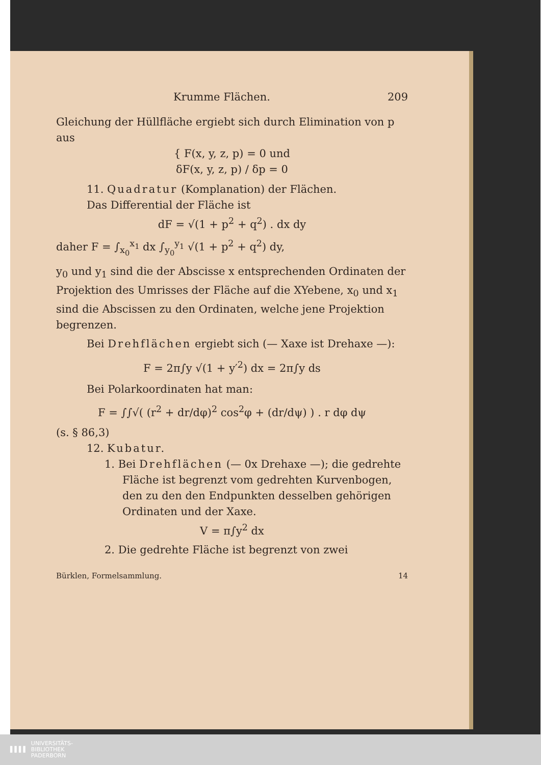Krumme Flächen. 209
Gleichung der Hüllfläche ergiebt sich durch Elimination von p aus
{ F(x, y, z, p) = 0 und
δF(x, y, z, p) / δp = 0
11. Quadratur (Komplanation) der Flächen.
Das Differential der Fläche ist
dF = √(1 + p<sup>2</sup> + q<sup>2</sup>) . dx dy
daher F = ∫<sub>x<sub>0</sub></sub><sup>x<sub>1</sub></sup> dx ∫<sub>y<sub>0</sub></sub><sup>y<sub>1</sub></sup> √(1 + p<sup>2</sup> + q<sup>2</sup>) dy,
y<sub>0</sub> und y<sub>1</sub> sind die der Abscisse x entsprechenden Ordinaten der Projektion des Umrisses der Fläche auf die XYebene, x<sub>0</sub> und x<sub>1</sub> sind die Abscissen zu den Ordinaten, welche jene Projektion begrenzen.
Bei Drehflächen ergiebt sich (— Xaxe ist Drehaxe —):
F = 2π∫y √(1 + y′<sup>2</sup>) dx = 2π∫y ds
Bei Polarkoordinaten hat man:
F = ∫∫√( (r<sup>2</sup> + dr/dφ)<sup>2</sup> cos<sup>2</sup>φ + (dr/dψ) ) . r dφ dψ
(s. § 86,3)
12. Kubatur.
1. Bei Drehflächen (— 0x Drehaxe —); die gedrehte Fläche ist begrenzt vom gedrehten Kurvenbogen, den zu den den Endpunkten desselben gehörigen Ordinaten und der Xaxe.
V = π∫y<sup>2</sup> dx
2. Die gedrehte Fläche ist begrenzt von zwei
Bürklen, Formelsammlung. 14
▌▌▌▌ UNIVERSITÄTS-
BIBLIOTHEK
PADERBORN